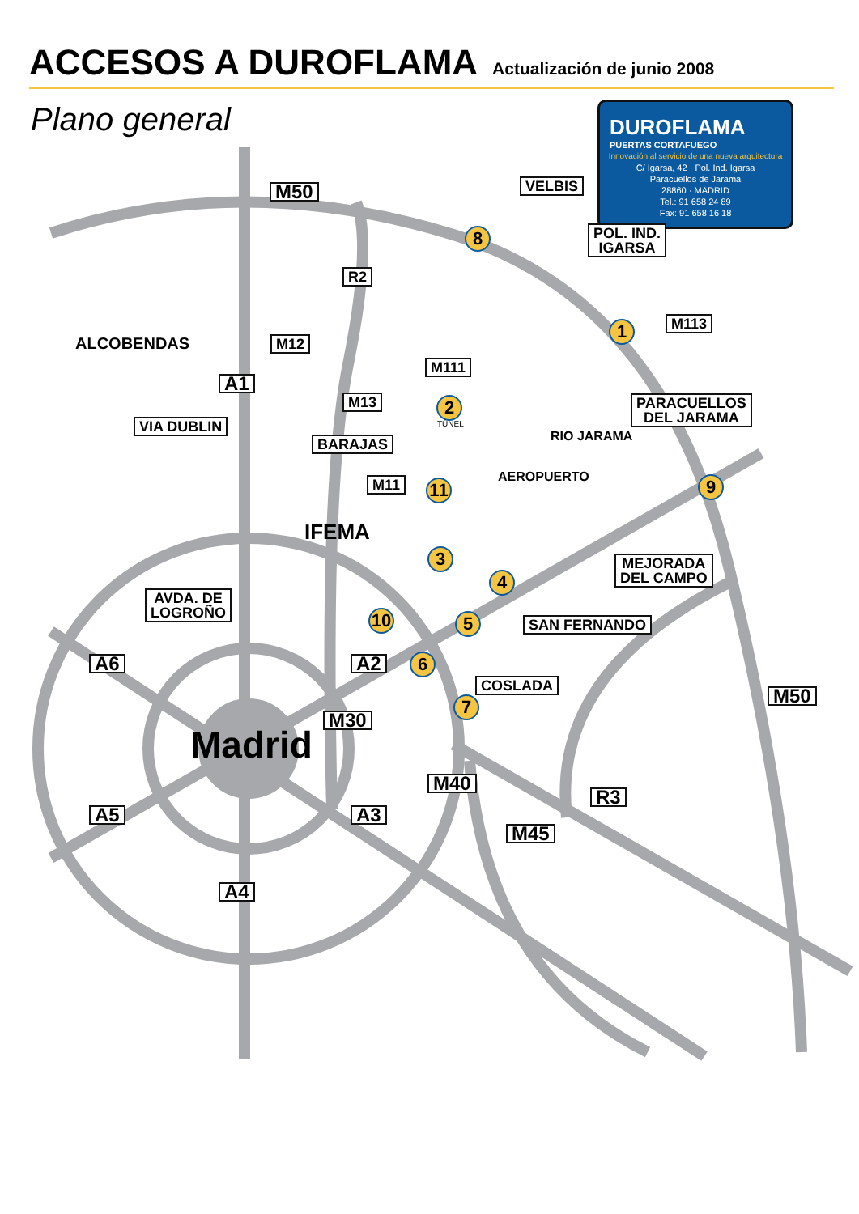ACCESOS A DUROFLAMA
Actualización de junio 2008
Plano general
DUROFLAMA
PUERTAS CORTAFUEGO
Innovación al servicio de una nueva arquitectura
C/ Igarsa, 42 · Pol. Ind. Igarsa
Paracuellos de Jarama
28860 · MADRID
Tel.: 91 658 24 89
Fax: 91 658 16 18
M50 VELBIS
POL. IND.
IGARSA
R2
M113
ALCOBENDAS M12
A1
M111
M13 2
TÚNEL
PARACUELLOS
DEL JARAMA
RIO JARAMA
VIA DUBLIN
BARAJAS
AEROPUERTO
M11 11 9
IFEMA
3
MEJORADA
DEL CAMPO
4
AVDA. DE
LOGROÑO
10 5 SAN FERNANDO
A6 A2 6
COSLADA
7 M50
M30
Madrid
M40
R3
A5 A3
M45
A4
8
1